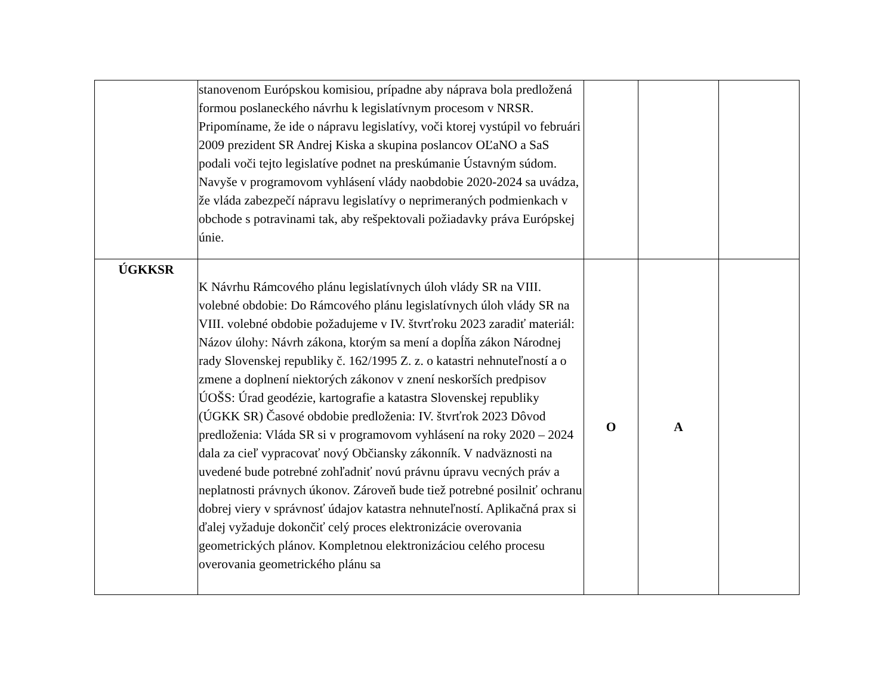| | stanovenom Európskou komisiou, prípadne aby náprava bola predložená formou poslaneckého návrhu k legislatívnym procesom v NRSR. Pripomíname, že ide o nápravu legislatívy, voči ktorej vystúpil vo februári 2009 prezident SR Andrej Kiska a skupina poslancov OĽaNO a SaS podali voči tejto legislatíve podnet na preskúmanie Ústavným súdom. Navyše v programovom vyhlásení vlády naobdobie 2020-2024 sa uvádza, že vláda zabezpečí nápravu legislatívy o neprimeraných podmienkach v obchode s potravinami tak, aby rešpektovali požiadavky práva Európskej únie. | | | |
| ÚGKKSR | K Návrhu Rámcového plánu legislatívnych úloh vlády SR na VIII. volebné obdobie: Do Rámcového plánu legislatívnych úloh vlády SR na VIII. volebné obdobie požadujeme v IV. štvrťroku 2023 zaradiť materiál: Názov úlohy: Návrh zákona, ktorým sa mení a dopĺňa zákon Národnej rady Slovenskej republiky č. 162/1995 Z. z. o katastri nehnuteľností a o zmene a doplnení niektorých zákonov v znení neskorších predpisov ÚOŠS: Úrad geodézie, kartografie a katastra Slovenskej republiky (ÚGKK SR) Časové obdobie predloženia: IV. štvrťrok 2023 Dôvod predloženia: Vláda SR si v programovom vyhlásení na roky 2020 – 2024 dala za cieľ vypracovať nový Občiansky zákonník. V nadväznosti na uvedené bude potrebné zohľadniť novú právnu úpravu vecných práv a neplatnosti právnych úkonov. Zároveň bude tiež potrebné posilniť ochranu dobrej viery v správnosť údajov katastra nehnuteľností. Aplikačná prax si ďalej vyžaduje dokončiť celý proces elektronizácie overovania geometrických plánov. Kompletnou elektronizáciou celého procesu overovania geometrického plánu sa | O | A | |